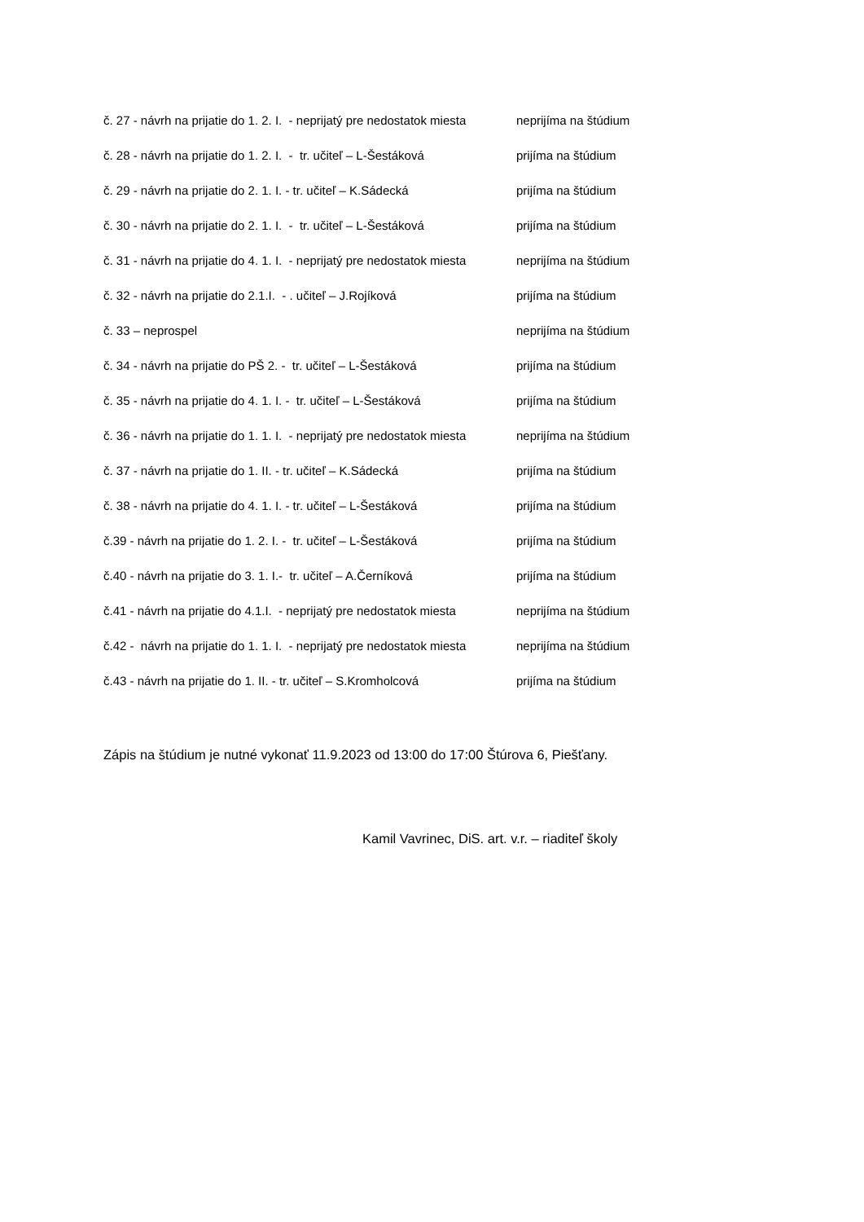č. 27 - návrh na prijatie do 1. 2. I. - neprijatý pre nedostatok miesta
neprijíma na štúdium
č. 28 - návrh na prijatie do 1. 2. I. - tr. učiteľ – L-Šestáková
prijíma na štúdium
č. 29 - návrh na prijatie do 2. 1. I. - tr. učiteľ – K.Sádecká
prijíma na štúdium
č. 30 - návrh na prijatie do 2. 1. I. - tr. učiteľ – L-Šestáková
prijíma na štúdium
č. 31 - návrh na prijatie do 4. 1. I. - neprijatý pre nedostatok miesta
neprijíma na štúdium
č. 32 - návrh na prijatie do 2.1.I. - . učiteľ – J.Rojíková
prijíma na štúdium
č. 33 – neprospel
neprijíma na štúdium
č. 34 - návrh na prijatie do PŠ 2. - tr. učiteľ – L-Šestáková
prijíma na štúdium
č. 35 - návrh na prijatie do 4. 1. I. - tr. učiteľ – L-Šestáková
prijíma na štúdium
č. 36 - návrh na prijatie do 1. 1. I. - neprijatý pre nedostatok miesta
neprijíma na štúdium
č. 37 - návrh na prijatie do 1. II. - tr. učiteľ – K.Sádecká
prijíma na štúdium
č. 38 - návrh na prijatie do 4. 1. I. - tr. učiteľ – L-Šestáková
prijíma na štúdium
č.39 - návrh na prijatie do 1. 2. I. - tr. učiteľ – L-Šestáková
prijíma na štúdium
č.40 - návrh na prijatie do 3. 1. I.- tr. učiteľ – A.Černíková
prijíma na štúdium
č.41 - návrh na prijatie do 4.1.I. - neprijatý pre nedostatok miesta
neprijíma na štúdium
č.42 - návrh na prijatie do 1. 1. I. - neprijatý pre nedostatok miesta
neprijíma na štúdium
č.43 - návrh na prijatie do 1. II. - tr. učiteľ – S.Kromholcová
prijíma na štúdium
Zápis na štúdium je nutné vykonať 11.9.2023 od 13:00 do 17:00 Štúrova 6, Piešťany.
Kamil Vavrinec, DiS. art. v.r. – riaditeľ školy